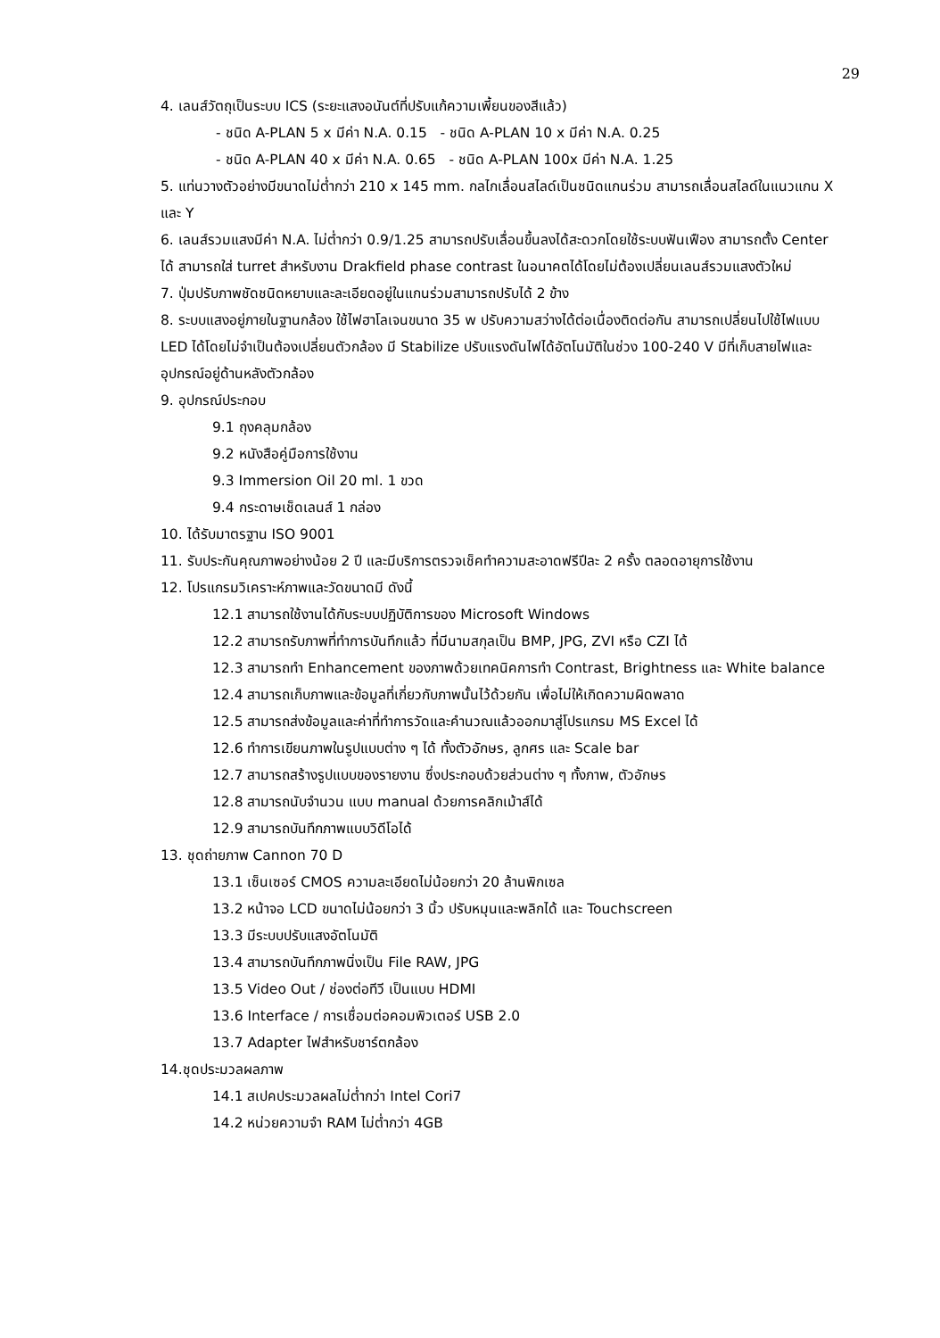29
4. เลนส์วัตถุเป็นระบบ ICS (ระยะแสงอนันต์ที่ปรับแก้ความเพี้ยนของสีแล้ว)
- ชนิด A-PLAN 5 x มีค่า N.A. 0.15 - ชนิด A-PLAN 10 x มีค่า N.A. 0.25
- ชนิด A-PLAN 40 x มีค่า N.A. 0.65 - ชนิด A-PLAN 100x มีค่า N.A. 1.25
5. แท่นวางตัวอย่างมีขนาดไม่ต่ำกว่า 210 x 145 mm. กลไกเลื่อนสไลด์เป็นชนิดแกนร่วม สามารถเลื่อนสไลด์ในแนวแกน X และ Y
6. เลนส์รวมแสงมีค่า N.A. ไม่ต่ำกว่า 0.9/1.25 สามารถปรับเลื่อนขึ้นลงได้สะดวกโดยใช้ระบบฟันเฟือง สามารถตั้ง Center ได้ สามารถใส่ turret สำหรับงาน Drakfield phase contrast ในอนาคตได้โดยไม่ต้องเปลี่ยนเลนส์รวมแสงตัวใหม่
7. ปุ่มปรับภาพชัดชนิดหยาบและละเอียดอยู่ในแกนร่วมสามารถปรับได้ 2 ข้าง
8. ระบบแสงอยู่ภายในฐานกล้อง ใช้ไฟฮาโลเจนขนาด 35 w ปรับความสว่างได้ต่อเนื่องติดต่อกัน สามารถเปลี่ยนไปใช้ไฟแบบ LED ได้โดยไม่จำเป็นต้องเปลี่ยนตัวกล้อง มี Stabilize ปรับแรงดันไฟได้อัตโนมัติในช่วง 100-240 V มีที่เก็บสายไฟและอุปกรณ์อยู่ด้านหลังตัวกล้อง
9. อุปกรณ์ประกอบ
9.1 ถุงคลุมกล้อง
9.2 หนังสือคู่มือการใช้งาน
9.3 Immersion Oil 20 ml. 1 ขวด
9.4 กระดาษเช็ดเลนส์ 1 กล่อง
10. ได้รับมาตรฐาน ISO 9001
11. รับประกันคุณภาพอย่างน้อย 2 ปี และมีบริการตรวจเช็คทำความสะอาดฟรีปีละ 2 ครั้ง ตลอดอายุการใช้งาน
12. โปรแกรมวิเคราะห์ภาพและวัดขนาดมี ดังนี้
12.1 สามารถใช้งานได้กับระบบปฏิบัติการของ Microsoft Windows
12.2 สามารถรับภาพที่ทำการบันทึกแล้ว ที่มีนามสกุลเป็น BMP, JPG, ZVI หรือ CZI ได้
12.3 สามารถทำ Enhancement ของภาพด้วยเทคนิคการทำ Contrast, Brightness และ White balance
12.4 สามารถเก็บภาพและข้อมูลที่เกี่ยวกับภาพนั้นไว้ด้วยกัน เพื่อไม่ให้เกิดความผิดพลาด
12.5 สามารถส่งข้อมูลและค่าที่ทำการวัดและคำนวณแล้วออกมาสู่โปรแกรม MS Excel ได้
12.6 ทำการเขียนภาพในรูปแบบต่าง ๆ ได้ ทั้งตัวอักษร, ลูกศร และ Scale bar
12.7 สามารถสร้างรูปแบบของรายงาน ซึ่งประกอบด้วยส่วนต่าง ๆ ทั้งภาพ, ตัวอักษร
12.8 สามารถนับจำนวน แบบ manual ด้วยการคลิกเม้าส์ได้
12.9 สามารถบันทึกภาพแบบวิดีโอได้
13. ชุดถ่ายภาพ Cannon 70 D
13.1 เซ็นเซอร์ CMOS ความละเอียดไม่น้อยกว่า 20 ล้านพิกเซล
13.2 หน้าจอ LCD ขนาดไม่น้อยกว่า 3 นิ้ว ปรับหมุนและพลิกได้ และ Touchscreen
13.3 มีระบบปรับแสงอัตโนมัติ
13.4 สามารถบันทึกภาพนิ่งเป็น File RAW, JPG
13.5 Video Out / ช่องต่อทีวี เป็นแบบ HDMI
13.6 Interface / การเชื่อมต่อคอมพิวเตอร์ USB 2.0
13.7 Adapter ไฟสำหรับชาร์ตกล้อง
14.ชุดประมวลผลภาพ
14.1 สเปคประมวลผลไม่ต่ำกว่า Intel Cori7
14.2 หน่วยความจำ RAM ไม่ต่ำกว่า 4GB